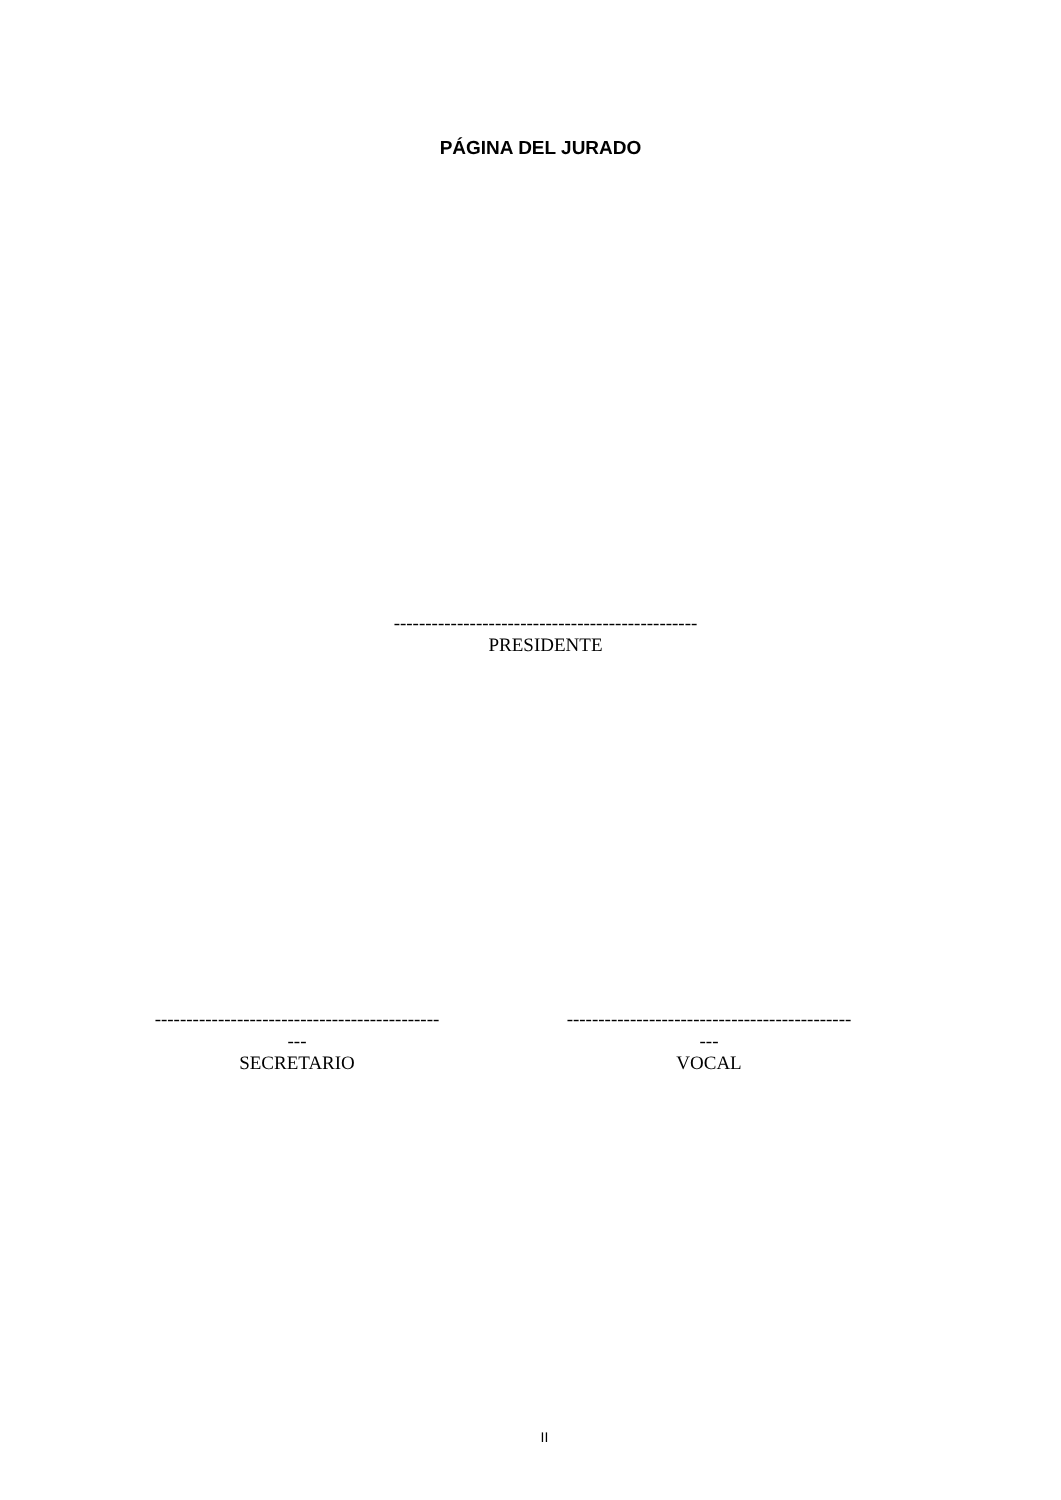PÁGINA DEL JURADO
------------------------------------------------
PRESIDENTE
------------------------------------------------
SECRETARIO
------------------------------------------------
VOCAL
II